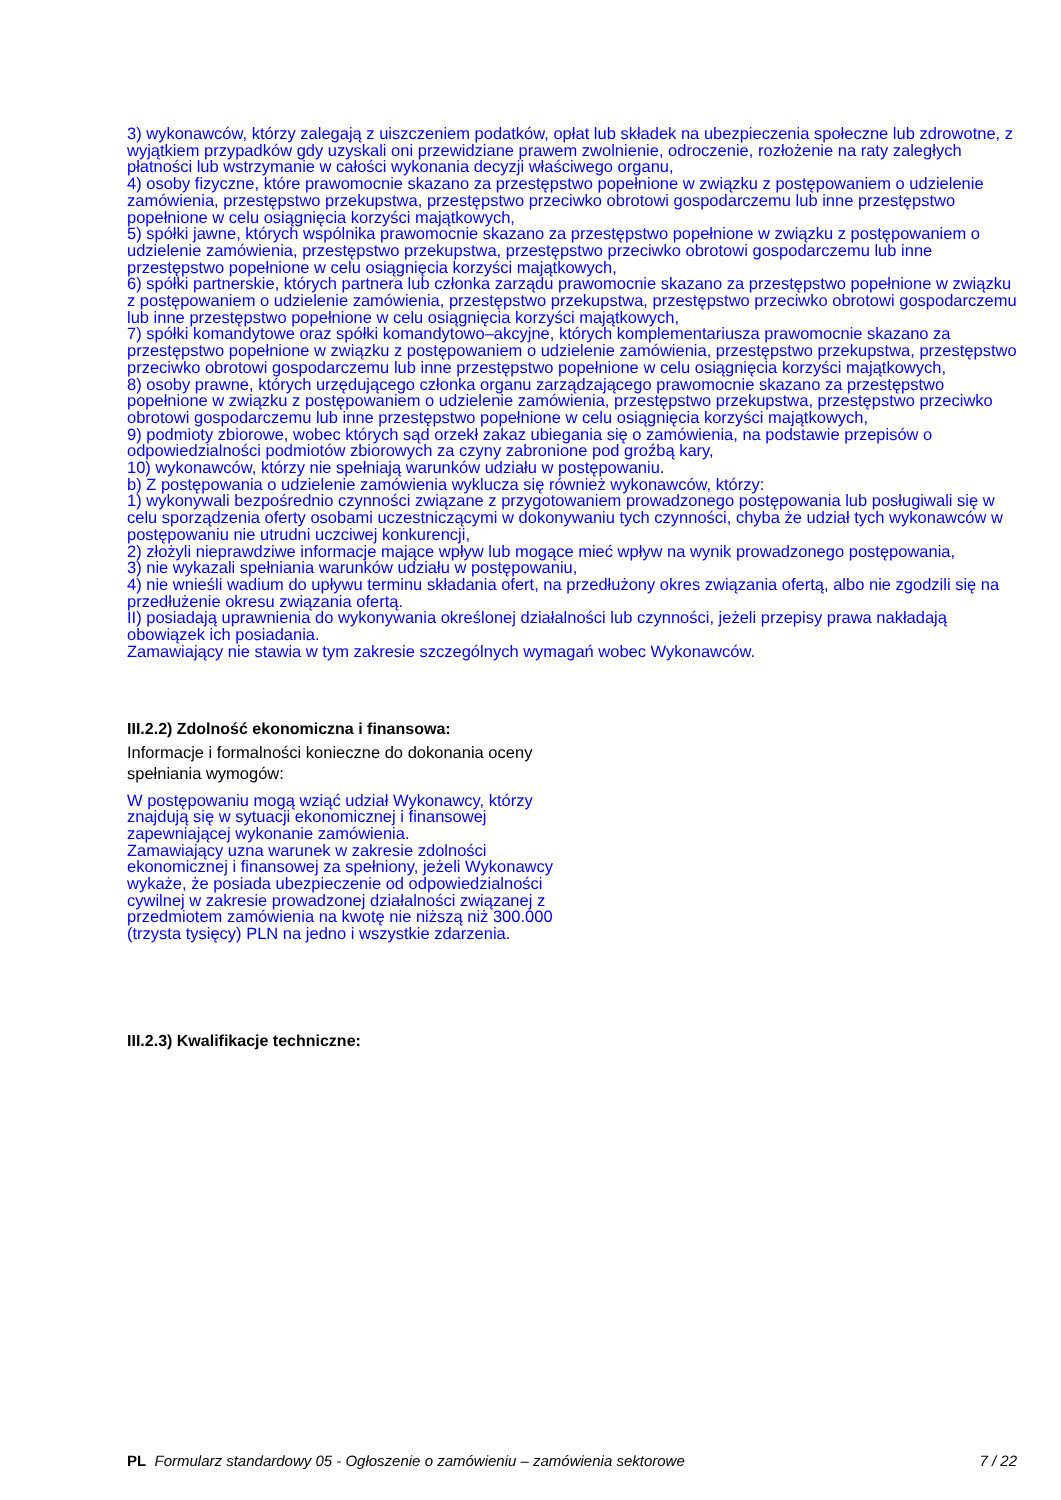3) wykonawców, którzy zalegają z uiszczeniem podatków, opłat lub składek na ubezpieczenia społeczne lub zdrowotne, z wyjątkiem przypadków gdy uzyskali oni przewidziane prawem zwolnienie, odroczenie, rozłożenie na raty zaległych płatności lub wstrzymanie w całości wykonania decyzji właściwego organu,
4) osoby fizyczne, które prawomocnie skazano za przestępstwo popełnione w związku z postępowaniem o udzielenie zamówienia, przestępstwo przekupstwa, przestępstwo przeciwko obrotowi gospodarczemu lub inne przestępstwo popełnione w celu osiągnięcia korzyści majątkowych,
5) spółki jawne, których wspólnika prawomocnie skazano za przestępstwo popełnione w związku z postępowaniem o udzielenie zamówienia, przestępstwo przekupstwa, przestępstwo przeciwko obrotowi gospodarczemu lub inne przestępstwo popełnione w celu osiągnięcia korzyści majątkowych,
6) spółki partnerskie, których partnera lub członka zarządu prawomocnie skazano za przestępstwo popełnione w związku z postępowaniem o udzielenie zamówienia, przestępstwo przekupstwa, przestępstwo przeciwko obrotowi gospodarczemu lub inne przestępstwo popełnione w celu osiągnięcia korzyści majątkowych,
7) spółki komandytowe oraz spółki komandytowo–akcyjne, których komplementariusza prawomocnie skazano za przestępstwo popełnione w związku z postępowaniem o udzielenie zamówienia, przestępstwo przekupstwa, przestępstwo przeciwko obrotowi gospodarczemu lub inne przestępstwo popełnione w celu osiągnięcia korzyści majątkowych,
8) osoby prawne, których urzędującego członka organu zarządzającego prawomocnie skazano za przestępstwo popełnione w związku z postępowaniem o udzielenie zamówienia, przestępstwo przekupstwa, przestępstwo przeciwko obrotowi gospodarczemu lub inne przestępstwo popełnione w celu osiągnięcia korzyści majątkowych,
9) podmioty zbiorowe, wobec których sąd orzekł zakaz ubiegania się o zamówienia, na podstawie przepisów o odpowiedzialności podmiotów zbiorowych za czyny zabronione pod groźbą kary,
10) wykonawców, którzy nie spełniają warunków udziału w postępowaniu.
b) Z postępowania o udzielenie zamówienia wyklucza się również wykonawców, którzy:
1) wykonywali bezpośrednio czynności związane z przygotowaniem prowadzonego postępowania lub posługiwali się w celu sporządzenia oferty osobami uczestniczącymi w dokonywaniu tych czynności, chyba że udział tych wykonawców w postępowaniu nie utrudni uczciwej konkurencji,
2) złożyli nieprawdziwe informacje mające wpływ lub mogące mieć wpływ na wynik prowadzonego postępowania,
3) nie wykazali spełniania warunków udziału w postępowaniu,
4) nie wnieśli wadium do upływu terminu składania ofert, na przedłużony okres związania ofertą, albo nie zgodzili się na przedłużenie okresu związania ofertą.
II) posiadają uprawnienia do wykonywania określonej działalności lub czynności, jeżeli przepisy prawa nakładają obowiązek ich posiadania.
Zamawiający nie stawia w tym zakresie szczególnych wymagań wobec Wykonawców.
III.2.2) Zdolność ekonomiczna i finansowa:
Informacje i formalności konieczne do dokonania oceny spełniania wymogów:
W postępowaniu mogą wziąć udział Wykonawcy, którzy znajdują się w sytuacji ekonomicznej i finansowej zapewniającej wykonanie zamówienia.
Zamawiający uzna warunek w zakresie zdolności ekonomicznej i finansowej za spełniony, jeżeli Wykonawcy wykaże, że posiada ubezpieczenie od odpowiedzialności cywilnej w zakresie prowadzonej działalności związanej z przedmiotem zamówienia na kwotę nie niższą niż 300.000 (trzysta tysięcy) PLN na jedno i wszystkie zdarzenia.
III.2.3) Kwalifikacje techniczne:
PL Formularz standardowy 05 - Ogłoszenie o zamówieniu – zamówienia sektorowe 7 / 22